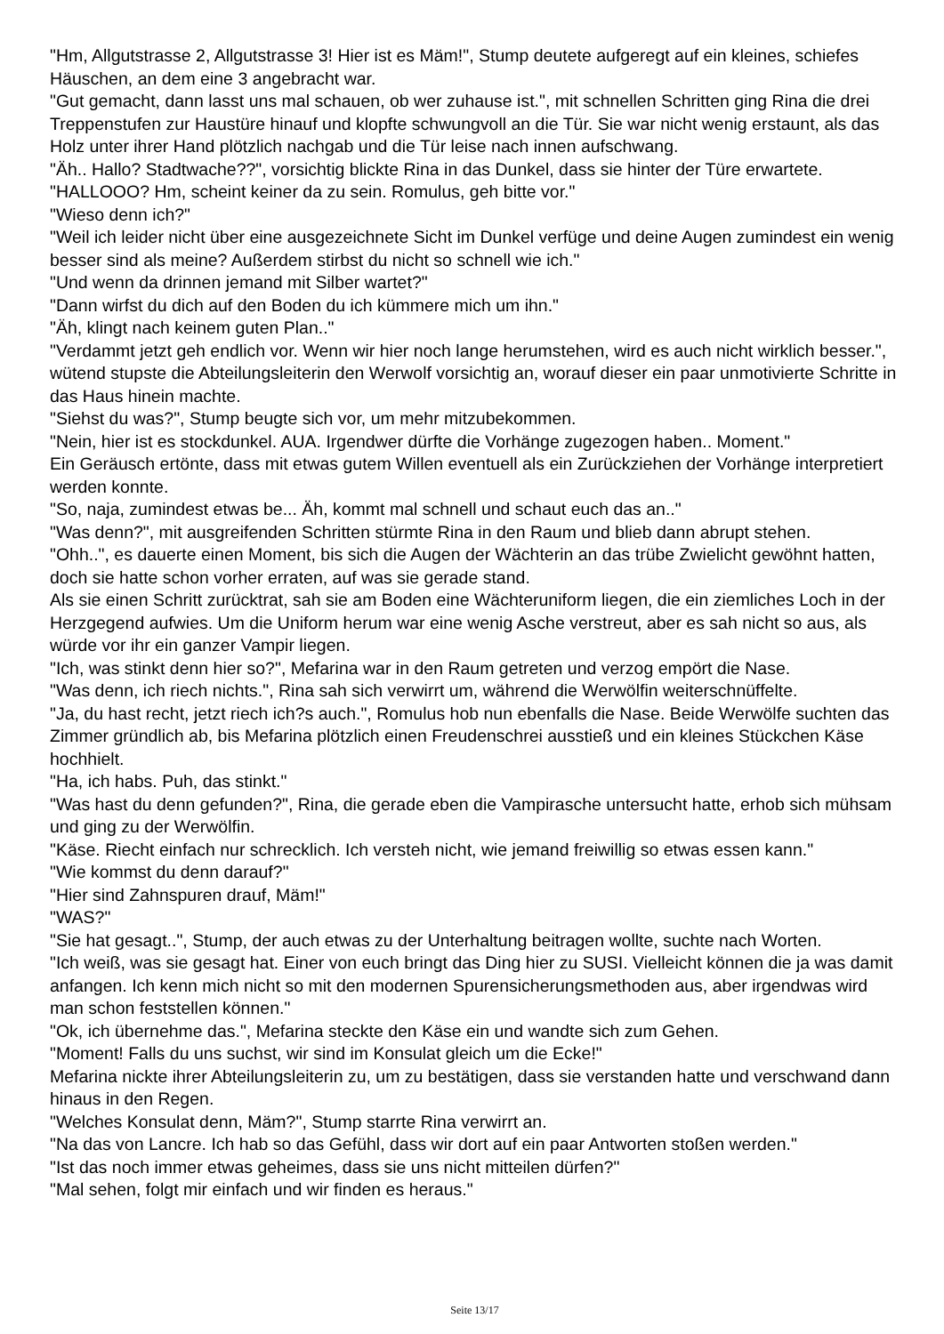"Hm, Allgutstrasse 2, Allgutstrasse 3! Hier ist es Mäm!", Stump deutete aufgeregt auf ein kleines, schiefes Häuschen, an dem eine 3 angebracht war.
"Gut gemacht, dann lasst uns mal schauen, ob wer zuhause ist.", mit schnellen Schritten ging Rina die drei Treppenstufen zur Haustüre hinauf und klopfte schwungvoll an die Tür. Sie war nicht wenig erstaunt, als das Holz unter ihrer Hand plötzlich nachgab und die Tür leise nach innen aufschwang.
"Äh.. Hallo? Stadtwache??", vorsichtig blickte Rina in das Dunkel, dass sie hinter der Türe erwartete.
"HALLOOO? Hm, scheint keiner da zu sein. Romulus, geh bitte vor."
"Wieso denn ich?"
"Weil ich leider nicht über eine ausgezeichnete Sicht im Dunkel verfüge und deine Augen zumindest ein wenig besser sind als meine? Außerdem stirbst du nicht so schnell wie ich."
"Und wenn da drinnen jemand mit Silber wartet?"
"Dann wirfst du dich auf den Boden du ich kümmere mich um ihn."
"Äh, klingt nach keinem guten Plan.."
"Verdammt jetzt geh endlich vor. Wenn wir hier noch lange herumstehen, wird es auch nicht wirklich besser.", wütend stupste die Abteilungsleiterin den Werwolf vorsichtig an, worauf dieser ein paar unmotivierte Schritte in das Haus hinein machte.
"Siehst du was?", Stump beugte sich vor, um mehr mitzubekommen.
"Nein, hier ist es stockdunkel. AUA. Irgendwer dürfte die Vorhänge zugezogen haben.. Moment."
Ein Geräusch ertönte, dass mit etwas gutem Willen eventuell als ein Zurückziehen der Vorhänge interpretiert werden konnte.
"So, naja, zumindest etwas be... Äh, kommt mal schnell und schaut euch das an.."
"Was denn?", mit ausgreifenden Schritten stürmte Rina in den Raum und blieb dann abrupt stehen.
"Ohh..", es dauerte einen Moment, bis sich die Augen der Wächterin an das trübe Zwielicht gewöhnt hatten, doch sie hatte schon vorher erraten, auf was sie gerade stand.
Als sie einen Schritt zurücktrat, sah sie am Boden eine Wächteruniform liegen, die ein ziemliches Loch in der Herzgegend aufwies. Um die Uniform herum war eine wenig Asche verstreut, aber es sah nicht so aus, als würde vor ihr ein ganzer Vampir liegen.
"Ich, was stinkt denn hier so?", Mefarina war in den Raum getreten und verzog empört die Nase.
"Was denn, ich riech nichts.", Rina sah sich verwirrt um, während die Werwölfin weiterschnüffelte.
"Ja, du hast recht, jetzt riech ich?s auch.", Romulus hob nun ebenfalls die Nase. Beide Werwölfe suchten das Zimmer gründlich ab, bis Mefarina plötzlich einen Freudenschrei ausstieß und ein kleines Stückchen Käse hochhielt.
"Ha, ich habs. Puh, das stinkt."
"Was hast du denn gefunden?", Rina, die gerade eben die Vampirasche untersucht hatte, erhob sich mühsam und ging zu der Werwölfin.
"Käse. Riecht einfach nur schrecklich. Ich versteh nicht, wie jemand freiwillig so etwas essen kann."
"Wie kommst du denn darauf?"
"Hier sind Zahnspuren drauf, Mäm!"
"WAS?"
"Sie hat gesagt..", Stump, der auch etwas zu der Unterhaltung beitragen wollte, suchte nach Worten.
"Ich weiß, was sie gesagt hat. Einer von euch bringt das Ding hier zu SUSI. Vielleicht können die ja was damit anfangen. Ich kenn mich nicht so mit den modernen Spurensicherungsmethoden aus, aber irgendwas wird man schon feststellen können."
"Ok, ich übernehme das.", Mefarina steckte den Käse ein und wandte sich zum Gehen.
"Moment! Falls du uns suchst, wir sind im Konsulat gleich um die Ecke!"
Mefarina nickte ihrer Abteilungsleiterin zu, um zu bestätigen, dass sie verstanden hatte und verschwand dann hinaus in den Regen.
"Welches Konsulat denn, Mäm?", Stump starrte Rina verwirrt an.
"Na das von Lancre. Ich hab so das Gefühl, dass wir dort auf ein paar Antworten stoßen werden."
"Ist das noch immer etwas geheimes, dass sie uns nicht mitteilen dürfen?"
"Mal sehen, folgt mir einfach und wir finden es heraus."
Seite 13/17